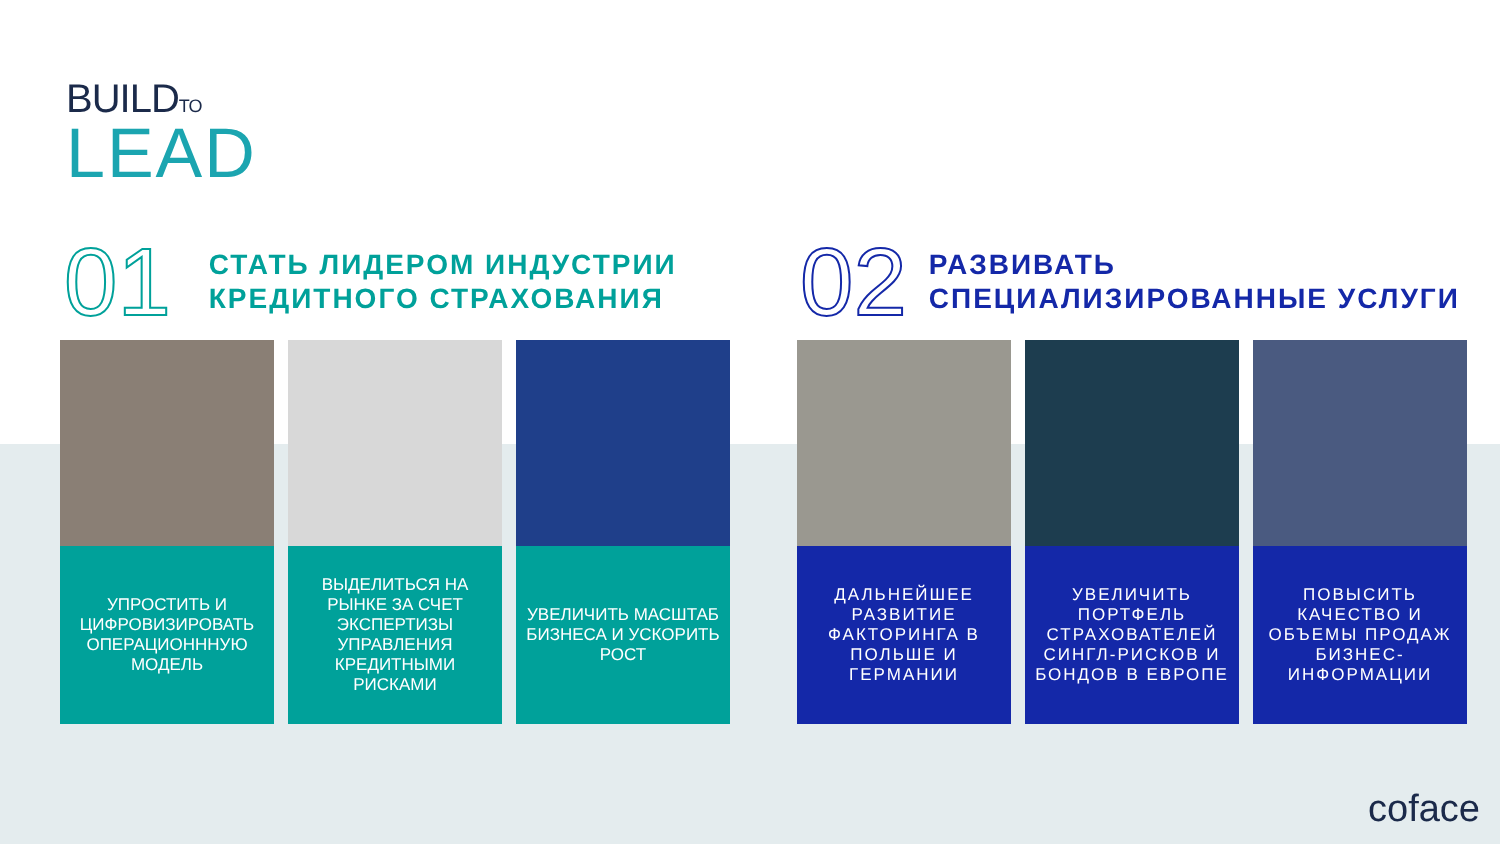BUILDTO
LEAD
01
СТАТЬ ЛИДЕРОМ ИНДУСТРИИ
КРЕДИТНОГО СТРАХОВАНИЯ
02
РАЗВИВАТЬ
СПЕЦИАЛИЗИРОВАННЫЕ УСЛУГИ
УПРОСТИТЬ И ЦИФРОВИЗИРОВАТЬ ОПЕРАЦИОНННУЮ МОДЕЛЬ
ВЫДЕЛИТЬСЯ НА РЫНКЕ ЗА СЧЕТ ЭКСПЕРТИЗЫ УПРАВЛЕНИЯ КРЕДИТНЫМИ РИСКАМИ
УВЕЛИЧИТЬ МАСШТАБ БИЗНЕСА И УСКОРИТЬ РОСТ
ДАЛЬНЕЙШЕЕ РАЗВИТИЕ ФАКТОРИНГА В ПОЛЬШЕ И ГЕРМАНИИ
УВЕЛИЧИТЬ ПОРТФЕЛЬ СТРАХОВАТЕЛЕЙ СИНГЛ-РИСКОВ И БОНДОВ В ЕВРОПЕ
ПОВЫСИТЬ КАЧЕСТВО И ОБЪЕМЫ ПРОДАЖ БИЗНЕС-ИНФОРМАЦИИ
coface